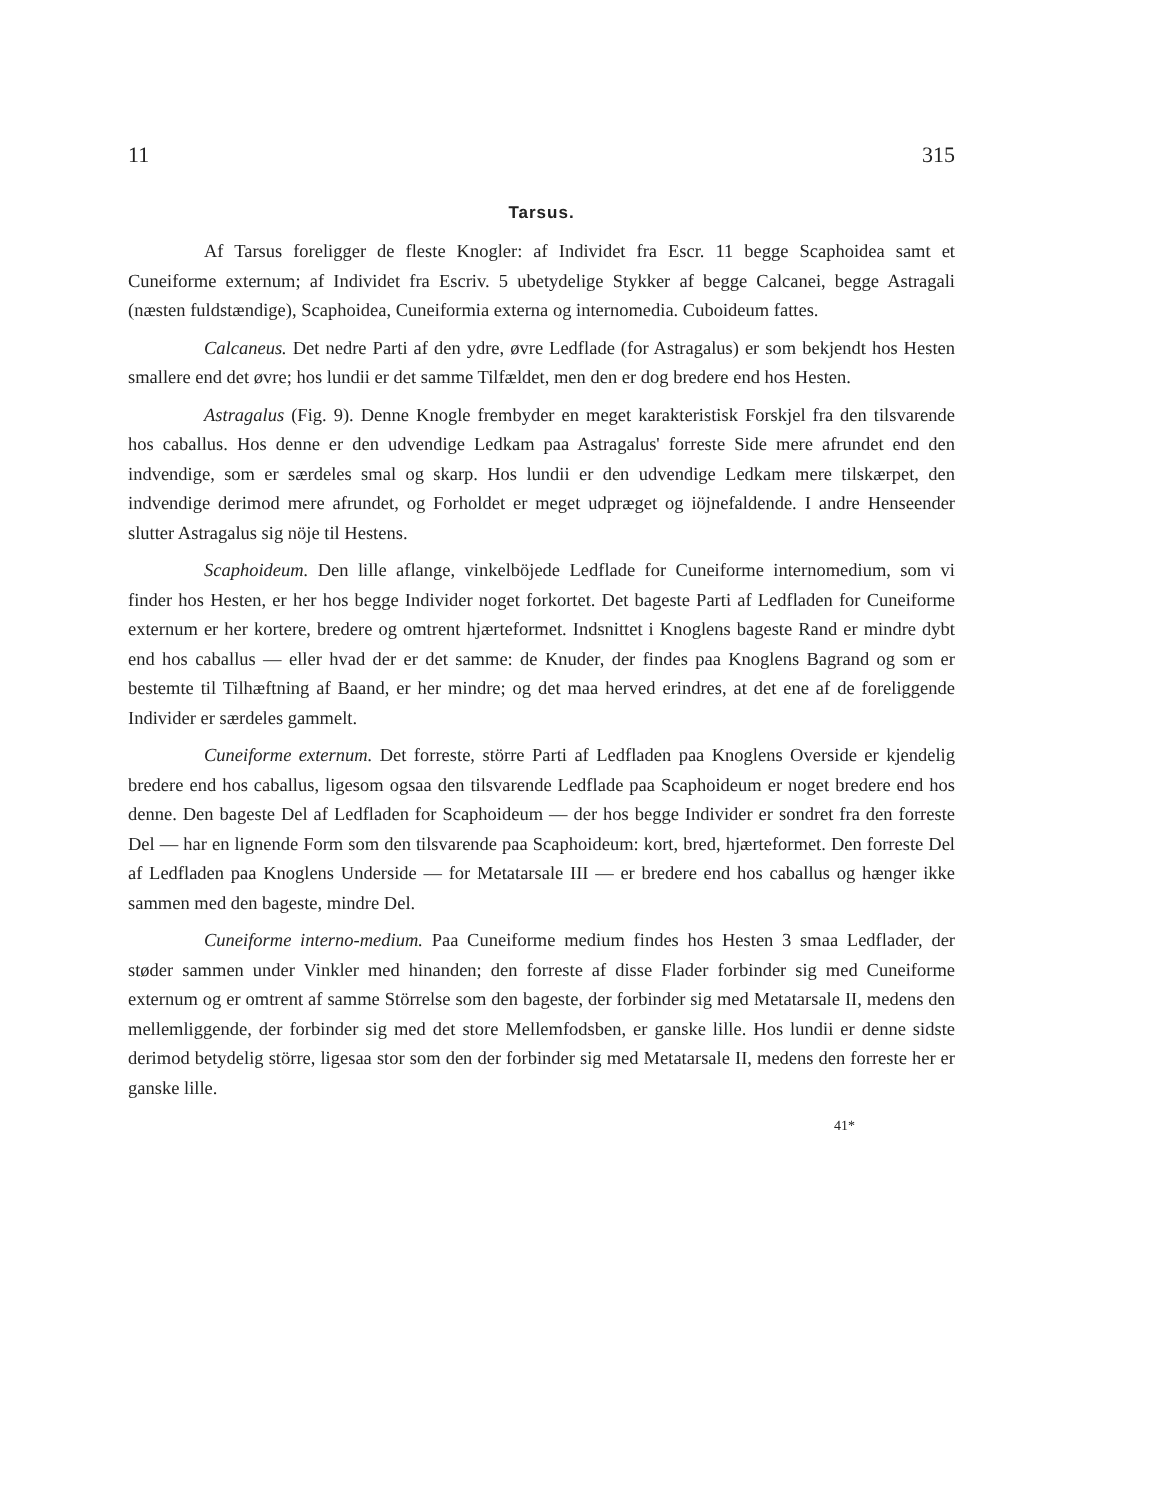11 315
Tarsus.
Af Tarsus foreligger de fleste Knogler: af Individet fra Escr. 11 begge Scaphoidea samt et Cuneiforme externum; af Individet fra Escriv. 5 ubetydelige Stykker af begge Calcanei, begge Astragali (næsten fuldstændige), Scaphoidea, Cuneiformia externa og internomedia. Cuboideum fattes.
Calcaneus. Det nedre Parti af den ydre, øvre Ledflade (for Astragalus) er som bekjendt hos Hesten smallere end det øvre; hos lundii er det samme Tilfældet, men den er dog bredere end hos Hesten.
Astragalus (Fig. 9). Denne Knogle frembyder en meget karakteristisk Forskjel fra den tilsvarende hos caballus. Hos denne er den udvendige Ledkam paa Astragalus' forreste Side mere afrundet end den indvendige, som er særdeles smal og skarp. Hos lundii er den udvendige Ledkam mere tilskærpet, den indvendige derimod mere afrundet, og Forholdet er meget udpræget og iöjnefaldende. I andre Henseender slutter Astragalus sig nöje til Hestens.
Scaphoideum. Den lille aflange, vinkelböjede Ledflade for Cuneiforme internomedium, som vi finder hos Hesten, er her hos begge Individer noget forkortet. Det bageste Parti af Ledfladen for Cuneiforme externum er her kortere, bredere og omtrent hjærteformet. Indsnittet i Knoglens bageste Rand er mindre dybt end hos caballus — eller hvad der er det samme: de Knuder, der findes paa Knoglens Bagrand og som er bestemte til Tilhæftning af Baand, er her mindre; og det maa herved erindres, at det ene af de foreliggende Individer er særdeles gammelt.
Cuneiforme externum. Det forreste, större Parti af Ledfladen paa Knoglens Overside er kjendelig bredere end hos caballus, ligesom ogsaa den tilsvarende Ledflade paa Scaphoideum er noget bredere end hos denne. Den bageste Del af Ledfladen for Scaphoideum — der hos begge Individer er sondret fra den forreste Del — har en lignende Form som den tilsvarende paa Scaphoideum: kort, bred, hjærteformet. Den forreste Del af Ledfladen paa Knoglens Underside — for Metatarsale III — er bredere end hos caballus og hænger ikke sammen med den bageste, mindre Del.
Cuneiforme interno-medium. Paa Cuneiforme medium findes hos Hesten 3 smaa Ledflader, der støder sammen under Vinkler med hinanden; den forreste af disse Flader forbinder sig med Cuneiforme externum og er omtrent af samme Störrelse som den bageste, der forbinder sig med Metatarsale II, medens den mellemliggende, der forbinder sig med det store Mellemfodsben, er ganske lille. Hos lundii er denne sidste derimod betydelig större, ligesaa stor som den der forbinder sig med Metatarsale II, medens den forreste her er ganske lille.
41*